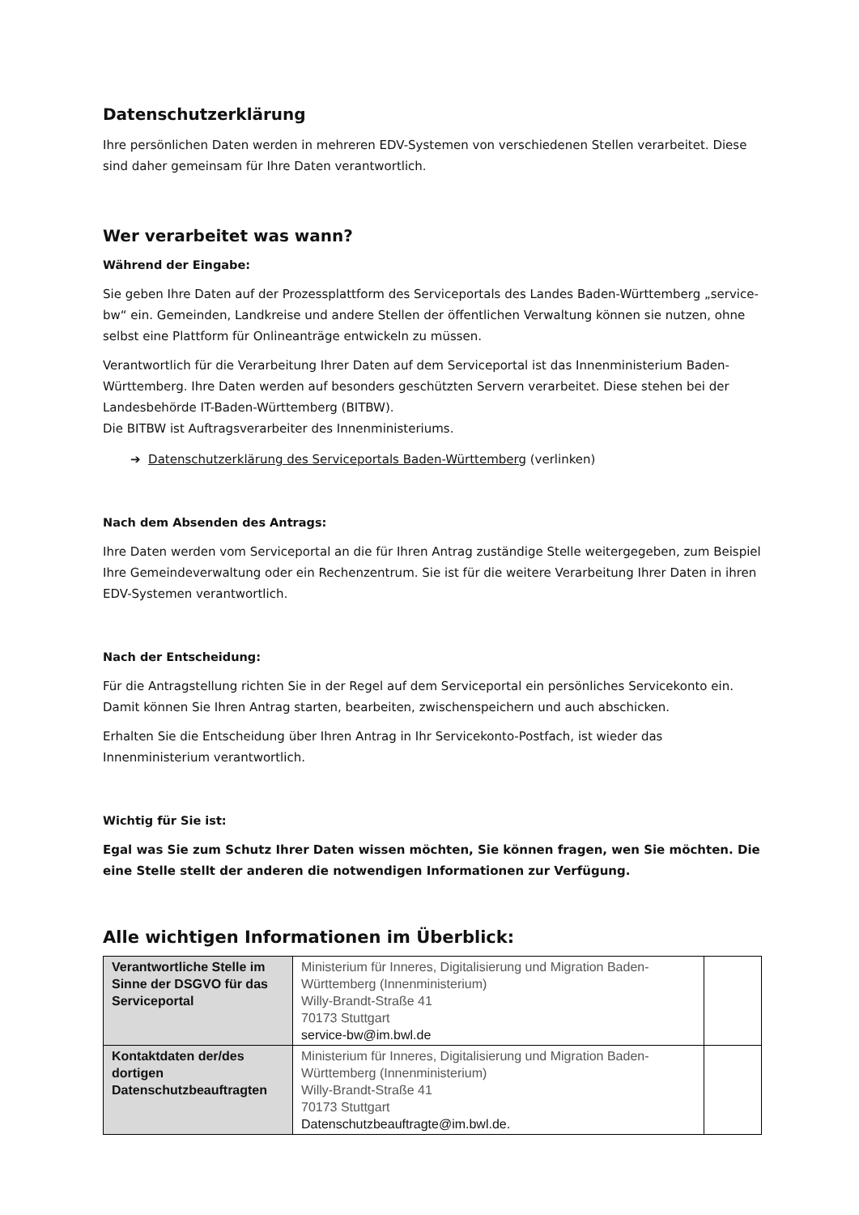Datenschutzerklärung
Ihre persönlichen Daten werden in mehreren EDV-Systemen von verschiedenen Stellen verarbeitet. Diese sind daher gemeinsam für Ihre Daten verantwortlich.
Wer verarbeitet was wann?
Während der Eingabe:
Sie geben Ihre Daten auf der Prozessplattform des Serviceportals des Landes Baden-Württemberg „service-bw“ ein. Gemeinden, Landkreise und andere Stellen der öffentlichen Verwaltung können sie nutzen, ohne selbst eine Plattform für Onlineanträge entwickeln zu müssen.
Verantwortlich für die Verarbeitung Ihrer Daten auf dem Serviceportal ist das Innenministerium Baden-Württemberg. Ihre Daten werden auf besonders geschützten Servern verarbeitet. Diese stehen bei der Landesbehörde IT-Baden-Württemberg (BITBW).
Die BITBW ist Auftragsverarbeiter des Innenministeriums.
➔ Datenschutzerklärung des Serviceportals Baden-Württemberg (verlinken)
Nach dem Absenden des Antrags:
Ihre Daten werden vom Serviceportal an die für Ihren Antrag zuständige Stelle weitergegeben, zum Beispiel Ihre Gemeindeverwaltung oder ein Rechenzentrum. Sie ist für die weitere Verarbeitung Ihrer Daten in ihren EDV-Systemen verantwortlich.
Nach der Entscheidung:
Für die Antragstellung richten Sie in der Regel auf dem Serviceportal ein persönliches Servicekonto ein. Damit können Sie Ihren Antrag starten, bearbeiten, zwischenspeichern und auch abschicken.
Erhalten Sie die Entscheidung über Ihren Antrag in Ihr Servicekonto-Postfach, ist wieder das Innenministerium verantwortlich.
Wichtig für Sie ist:
Egal was Sie zum Schutz Ihrer Daten wissen möchten, Sie können fragen, wen Sie möchten. Die eine Stelle stellt der anderen die notwendigen Informationen zur Verfügung.
Alle wichtigen Informationen im Überblick:
| Verantwortliche Stelle im Sinne der DSGVO für das Serviceportal | Ministerium für Inneres, Digitalisierung und Migration Baden-Württemberg (Innenministerium) Willy-Brandt-Straße 41 70173 Stuttgart service-bw@im.bwl.de | |
| Kontaktdaten der/des dortigen Datenschutzbeauftragten | Ministerium für Inneres, Digitalisierung und Migration Baden-Württemberg (Innenministerium) Willy-Brandt-Straße 41 70173 Stuttgart Datenschutzbeauftragte@im.bwl.de. | |